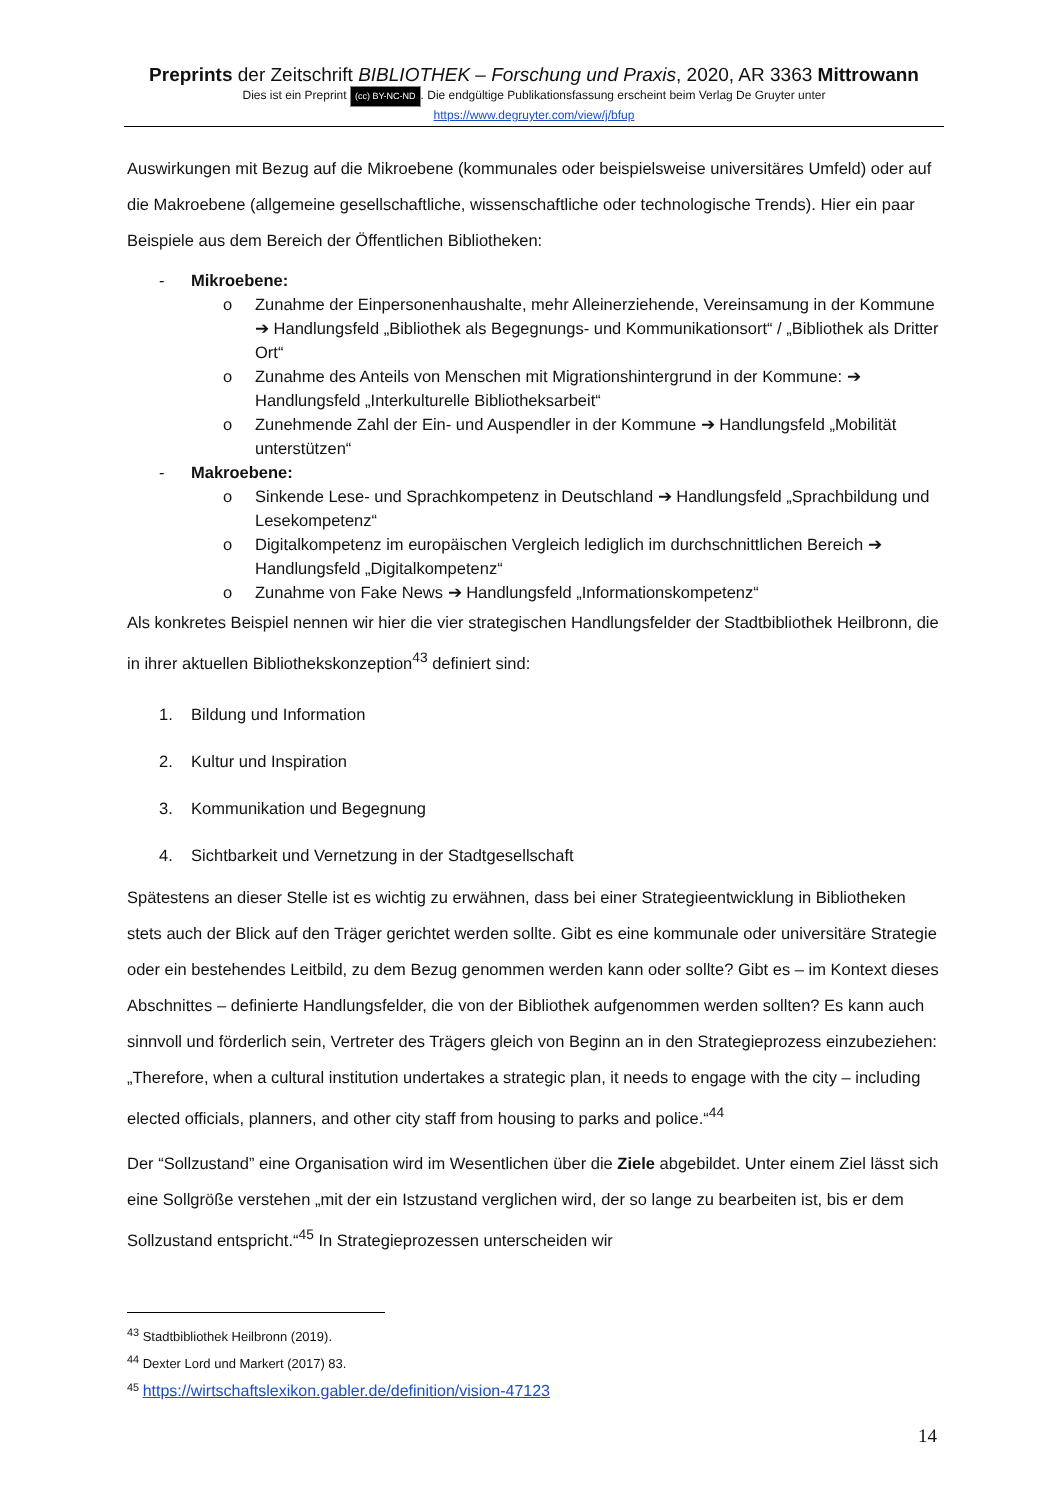Preprints der Zeitschrift BIBLIOTHEK – Forschung und Praxis, 2020, AR 3363 Mittrowann
Dies ist ein Preprint (cc) BY-NC-ND. Die endgültige Publikationsfassung erscheint beim Verlag De Gruyter unter
https://www.degruyter.com/view/j/bfup
Auswirkungen mit Bezug auf die Mikroebene (kommunales oder beispielsweise universitäres Umfeld) oder auf die Makroebene (allgemeine gesellschaftliche, wissenschaftliche oder technologische Trends). Hier ein paar Beispiele aus dem Bereich der Öffentlichen Bibliotheken:
- Mikroebene:
o Zunahme der Einpersonenhaushalte, mehr Alleinerziehende, Vereinsamung in der Kommune ➔ Handlungsfeld „Bibliothek als Begegnungs- und Kommunikationsort“ / „Bibliothek als Dritter Ort“
o Zunahme des Anteils von Menschen mit Migrationshintergrund in der Kommune: ➔ Handlungsfeld „Interkulturelle Bibliotheksarbeit“
o Zunehmende Zahl der Ein- und Auspendler in der Kommune ➔ Handlungsfeld „Mobilität unterstützen“
- Makroebene:
o Sinkende Lese- und Sprachkompetenz in Deutschland ➔ Handlungsfeld „Sprachbildung und Lesekompetenz“
o Digitalkompetenz im europäischen Vergleich lediglich im durchschnittlichen Bereich ➔ Handlungsfeld „Digitalkompetenz“
o Zunahme von Fake News ➔ Handlungsfeld „Informationskompetenz“
Als konkretes Beispiel nennen wir hier die vier strategischen Handlungsfelder der Stadtbibliothek Heilbronn, die in ihrer aktuellen Bibliothekskonzeption<sup>43</sup> definiert sind:
1. Bildung und Information
2. Kultur und Inspiration
3. Kommunikation und Begegnung
4. Sichtbarkeit und Vernetzung in der Stadtgesellschaft
Spätestens an dieser Stelle ist es wichtig zu erwähnen, dass bei einer Strategieentwicklung in Bibliotheken stets auch der Blick auf den Träger gerichtet werden sollte. Gibt es eine kommunale oder universitäre Strategie oder ein bestehendes Leitbild, zu dem Bezug genommen werden kann oder sollte? Gibt es – im Kontext dieses Abschnittes – definierte Handlungsfelder, die von der Bibliothek aufgenommen werden sollten? Es kann auch sinnvoll und förderlich sein, Vertreter des Trägers gleich von Beginn an in den Strategieprozess einzubeziehen: „Therefore, when a cultural institution undertakes a strategic plan, it needs to engage with the city – including elected officials, planners, and other city staff from housing to parks and police.“<sup>44</sup>
Der “Sollzustand” eine Organisation wird im Wesentlichen über die Ziele abgebildet. Unter einem Ziel lässt sich eine Sollgröße verstehen „mit der ein Istzustand verglichen wird, der so lange zu bearbeiten ist, bis er dem Sollzustand entspricht.“<sup>45</sup> In Strategieprozessen unterscheiden wir
<sup>43</sup> Stadtbibliothek Heilbronn (2019).
<sup>44</sup> Dexter Lord und Markert (2017) 83.
<sup>45</sup> https://wirtschaftslexikon.gabler.de/definition/vision-47123
14